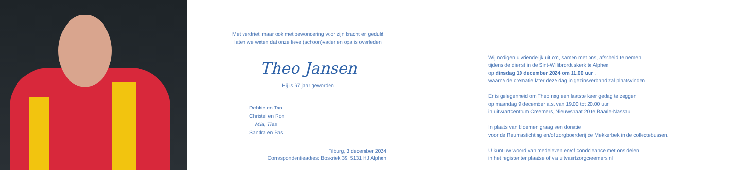Met verdriet, maar ook met bewondering voor zijn kracht en geduld,
laten we weten dat onze lieve (schoon)vader en opa is overleden.
Theo Jansen
Hij is 67 jaar geworden.
Debbie en Ton
Christel en Ron
Mila, Ties
Sandra en Bas
Tilburg, 3 december 2024
Correspondentieadres: Boskriek 39, 5131 HJ Alphen
Wij nodigen u vriendelijk uit om, samen met ons, afscheid te nemen
tijdens de dienst in de Sint-Willibrorduskerk te Alphen
op dinsdag 10 december 2024 om 11.00 uur ,
waarna de crematie later deze dag in gezinsverband zal plaatsvinden.
Er is gelegenheid om Theo nog een laatste keer gedag te zeggen
op maandag 9 december a.s. van 19.00 tot 20.00 uur
in uitvaartcentrum Creemers, Nieuwstraat 20 te Baarle-Nassau.
In plaats van bloemen graag een donatie
voor de Reumastichting en/of zorgboerderij de Mekkerbek in de collectebussen.
U kunt uw woord van medeleven en/of condoleance met ons delen
in het register ter plaatse of via uitvaartzorgcreemers.nl